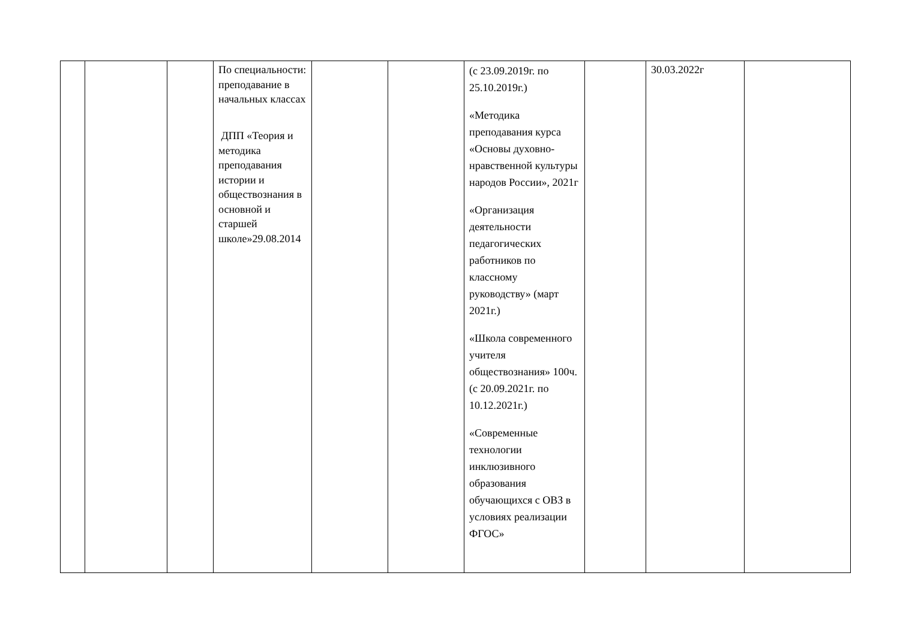| | | | По специальности: преподавание в начальных классах ДПП «Теория и методика преподавания истории и обществознания в основной и старшей школе»29.08.2014 | | | (с 23.09.2019г. по 25.10.2019г.) «Методика преподавания курса «Основы духовно-нравственной культуры народов России», 2021г «Организация деятельности педагогических работников по классному руководству» (март 2021г.) «Школа современного учителя обществознания» 100ч.(с 20.09.2021г. по 10.12.2021г.) «Современные технологии инклюзивного образования обучающихся с ОВЗ в условиях реализации ФГОС» | | 30.03.2022г | |